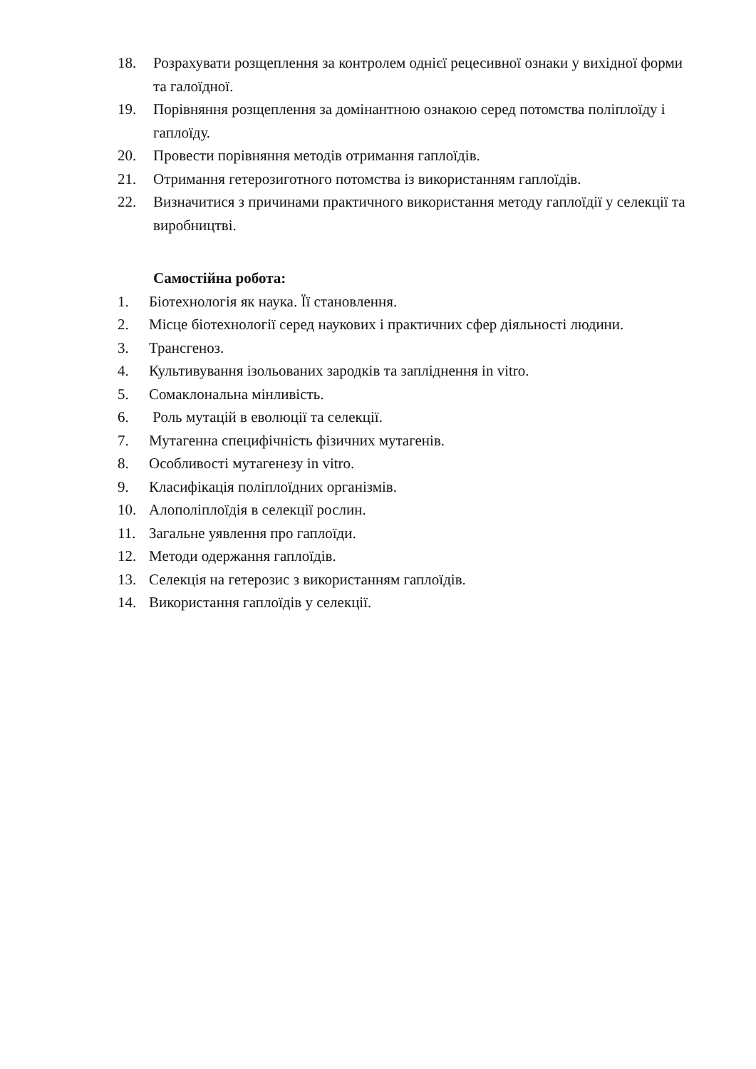18. Розрахувати розщеплення за контролем однієї рецесивної ознаки у вихідної форми та галоїдної.
19. Порівняння розщеплення за домінантною ознакою серед потомства поліплоїду і гаплоїду.
20. Провести порівняння методів отримання гаплоїдів.
21. Отримання гетерозиготного потомства із використанням гаплоїдів.
22. Визначитися з причинами практичного використання методу гаплоїдії у селекції та виробництві.
Самостійна робота:
1. Біотехнологія як наука. Її становлення.
2. Місце біотехнології серед наукових і практичних сфер діяльності людини.
3. Трансгеноз.
4. Культивування ізольованих зародків та запліднення in vitro.
5. Сомаклональна мінливість.
6. Роль мутацій в еволюції та селекції.
7. Мутагенна специфічність фізичних мутагенів.
8. Особливості мутагенезу in vitro.
9. Класифікація поліплоїдних організмів.
10. Алополіплоїдія в селекції рослин.
11. Загальне уявлення про гаплоїди.
12. Методи одержання гаплоїдів.
13. Селекція на гетерозис з використанням гаплоїдів.
14. Використання гаплоїдів у селекції.